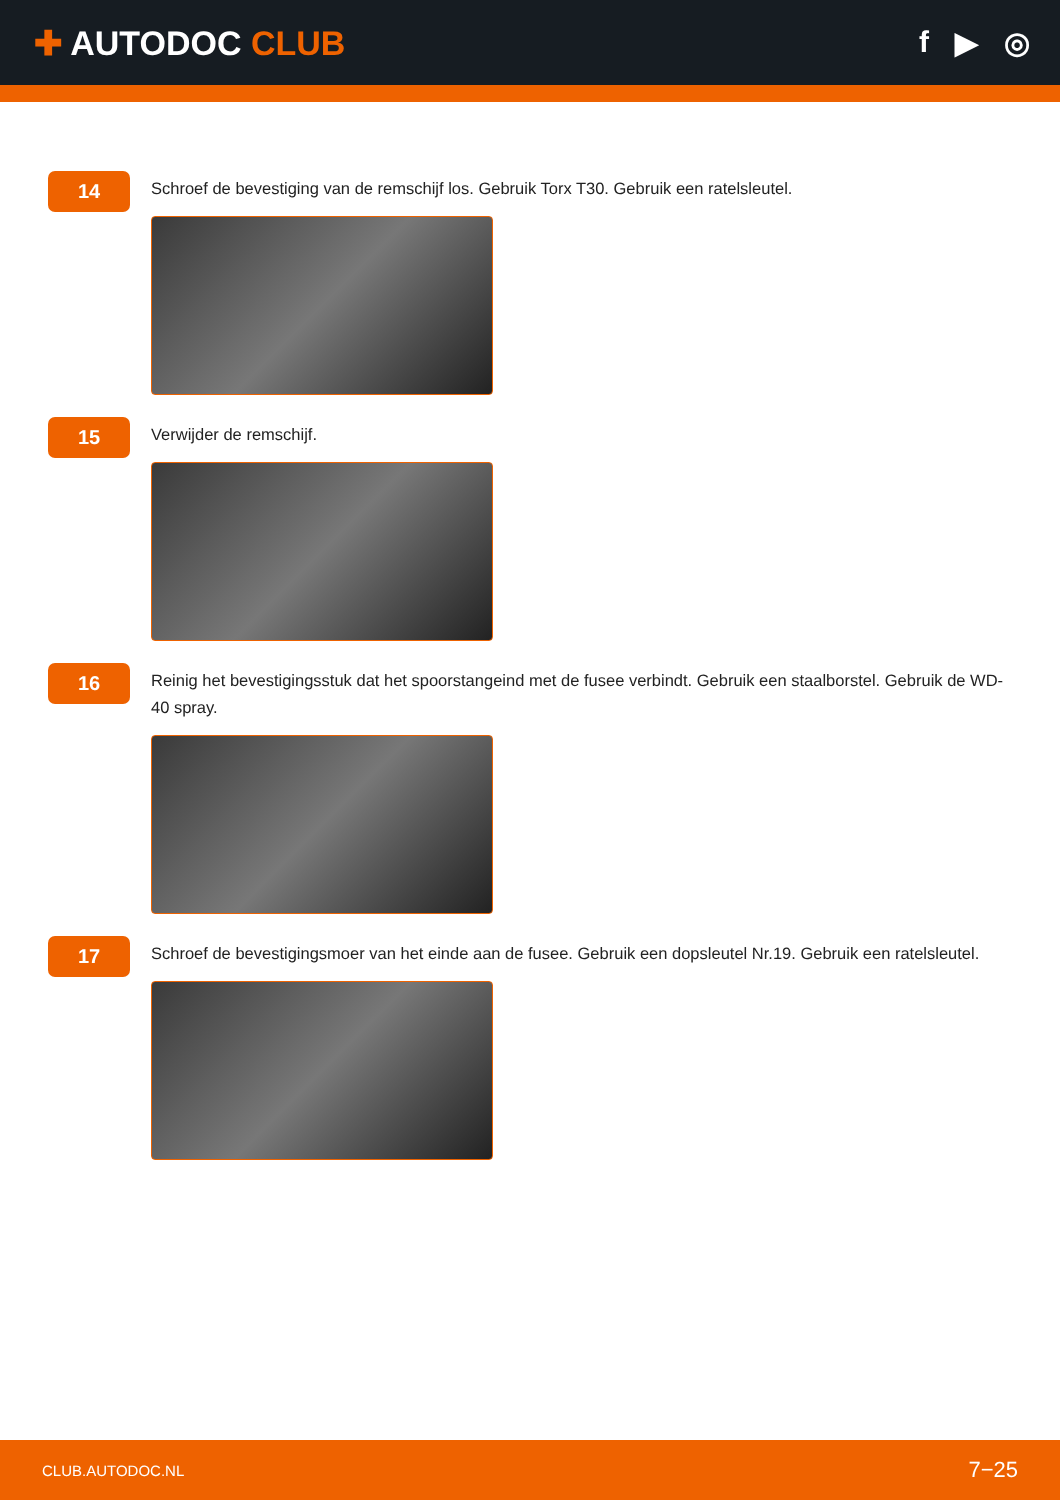✚ AUTODOC CLUB f ▶ ◎
14
Schroef de bevestiging van de remschijf los. Gebruik Torx T30. Gebruik een ratelsleutel.
15
Verwijder de remschijf.
16
Reinig het bevestigingsstuk dat het spoorstangeind met de fusee verbindt. Gebruik een staalborstel. Gebruik de WD-40 spray.
17
Schroef de bevestigingsmoer van het einde aan de fusee. Gebruik een dopsleutel Nr.19. Gebruik een ratelsleutel.
CLUB.AUTODOC.NL 7−25